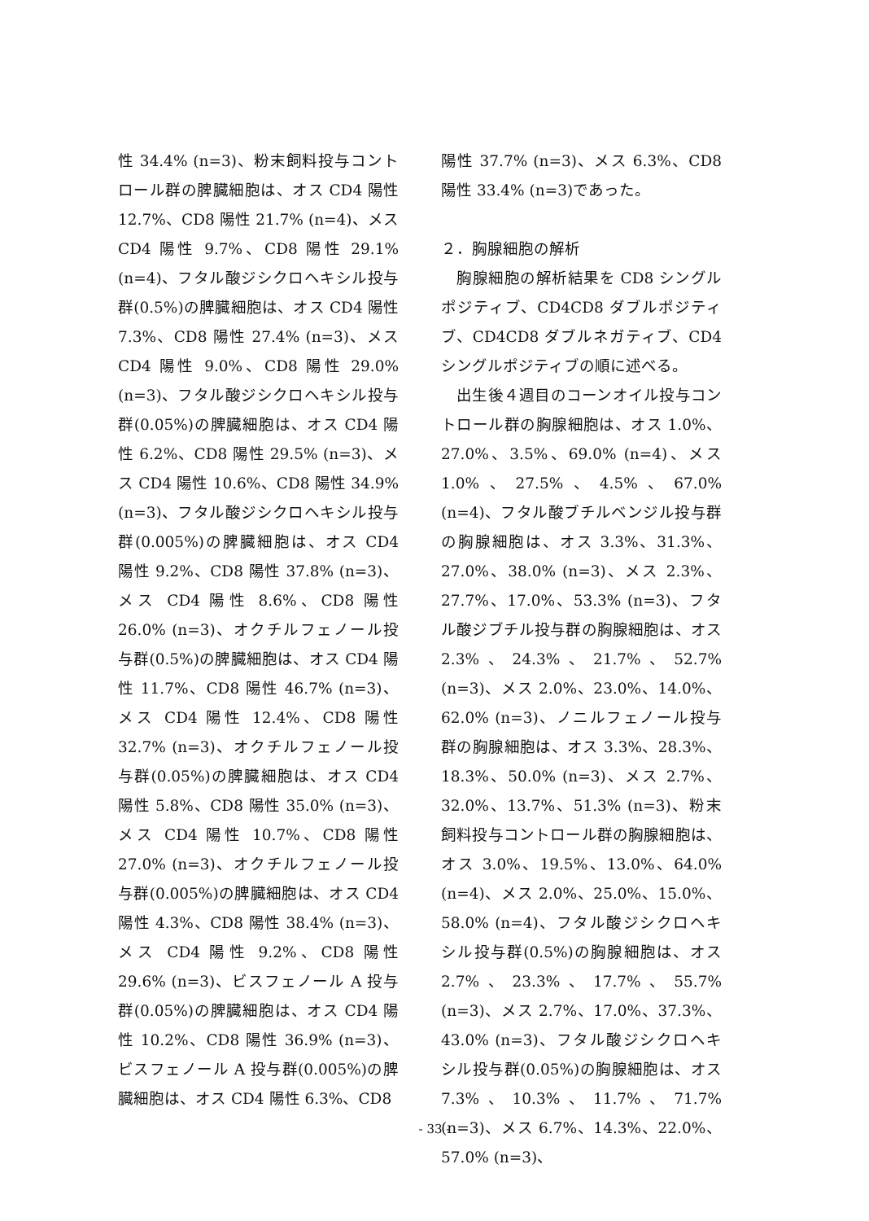性 34.4% (n=3)、粉末飼料投与コントロール群の脾臓細胞は、オス CD4 陽性 12.7%、CD8 陽性 21.7% (n=4)、メス CD4 陽性 9.7%、CD8 陽性 29.1% (n=4)、フタル酸ジシクロヘキシル投与群(0.5%)の脾臓細胞は、オス CD4 陽性 7.3%、CD8 陽性 27.4% (n=3)、メス CD4 陽性 9.0%、CD8 陽性 29.0% (n=3)、フタル酸ジシクロヘキシル投与群(0.05%)の脾臓細胞は、オス CD4 陽性 6.2%、CD8 陽性 29.5% (n=3)、メス CD4 陽性 10.6%、CD8 陽性 34.9% (n=3)、フタル酸ジシクロヘキシル投与群(0.005%)の脾臓細胞は、オス CD4 陽性 9.2%、CD8 陽性 37.8% (n=3)、メス CD4 陽性 8.6%、CD8 陽性 26.0% (n=3)、オクチルフェノール投与群(0.5%)の脾臓細胞は、オス CD4 陽性 11.7%、CD8 陽性 46.7% (n=3)、メス CD4 陽性 12.4%、CD8 陽性 32.7% (n=3)、オクチルフェノール投与群(0.05%)の脾臓細胞は、オス CD4 陽性 5.8%、CD8 陽性 35.0% (n=3)、メス CD4 陽性 10.7%、CD8 陽性 27.0% (n=3)、オクチルフェノール投与群(0.005%)の脾臓細胞は、オス CD4 陽性 4.3%、CD8 陽性 38.4% (n=3)、メス CD4 陽性 9.2%、CD8 陽性 29.6% (n=3)、ビスフェノール A 投与群(0.05%)の脾臓細胞は、オス CD4 陽性 10.2%、CD8 陽性 36.9% (n=3)、ビスフェノール A 投与群(0.005%)の脾臓細胞は、オス CD4 陽性 6.3%、CD8
陽性 37.7% (n=3)、メス 6.3%、CD8 陽性 33.4% (n=3)であった。
２．胸腺細胞の解析
　胸腺細胞の解析結果を CD8 シングルポジティブ、CD4CD8 ダブルポジティブ、CD4CD8 ダブルネガティブ、CD4 シングルポジティブの順に述べる。
　出生後４週目のコーンオイル投与コントロール群の胸腺細胞は、オス 1.0%、27.0%、3.5%、69.0% (n=4)、メス 1.0%、27.5%、4.5%、67.0% (n=4)、フタル酸ブチルベンジル投与群の胸腺細胞は、オス 3.3%、31.3%、27.0%、38.0% (n=3)、メス 2.3%、27.7%、17.0%、53.3% (n=3)、フタル酸ジブチル投与群の胸腺細胞は、オス 2.3%、24.3%、21.7%、52.7% (n=3)、メス 2.0%、23.0%、14.0%、62.0% (n=3)、ノニルフェノール投与群の胸腺細胞は、オス 3.3%、28.3%、18.3%、50.0% (n=3)、メス 2.7%、32.0%、13.7%、51.3% (n=3)、粉末飼料投与コントロール群の胸腺細胞は、オス 3.0%、19.5%、13.0%、64.0% (n=4)、メス 2.0%、25.0%、15.0%、58.0% (n=4)、フタル酸ジシクロヘキシル投与群(0.5%)の胸腺細胞は、オス 2.7%、23.3%、17.7%、55.7% (n=3)、メス 2.7%、17.0%、37.3%、43.0% (n=3)、フタル酸ジシクロヘキシル投与群(0.05%)の胸腺細胞は、オス 7.3%、10.3%、11.7%、71.7% (n=3)、メス 6.7%、14.3%、22.0%、57.0% (n=3)、
- 33 -